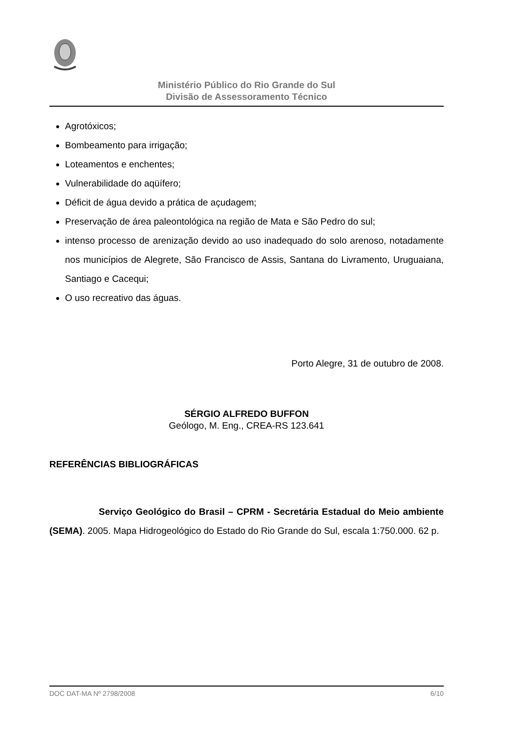Ministério Público do Rio Grande do Sul
Divisão de Assessoramento Técnico
Agrotóxicos;
Bombeamento para irrigação;
Loteamentos e enchentes;
Vulnerabilidade do aqüífero;
Déficit de água devido a prática de açudagem;
Preservação de área paleontológica na região de Mata e São Pedro do sul;
intenso processo de arenização devido ao uso inadequado do solo arenoso, notadamente nos municípios de Alegrete, São Francisco de Assis, Santana do Livramento, Uruguaiana, Santiago e Cacequi;
O uso recreativo das águas.
Porto Alegre, 31 de outubro de 2008.
SÉRGIO ALFREDO BUFFON
Geólogo, M. Eng., CREA-RS 123.641
REFERÊNCIAS BIBLIOGRÁFICAS
Serviço Geológico do Brasil – CPRM - Secretária Estadual do Meio ambiente (SEMA). 2005. Mapa Hidrogeológico do Estado do Rio Grande do Sul, escala 1:750.000. 62 p.
DOC DAT-MA Nº 2798/2008 6/10